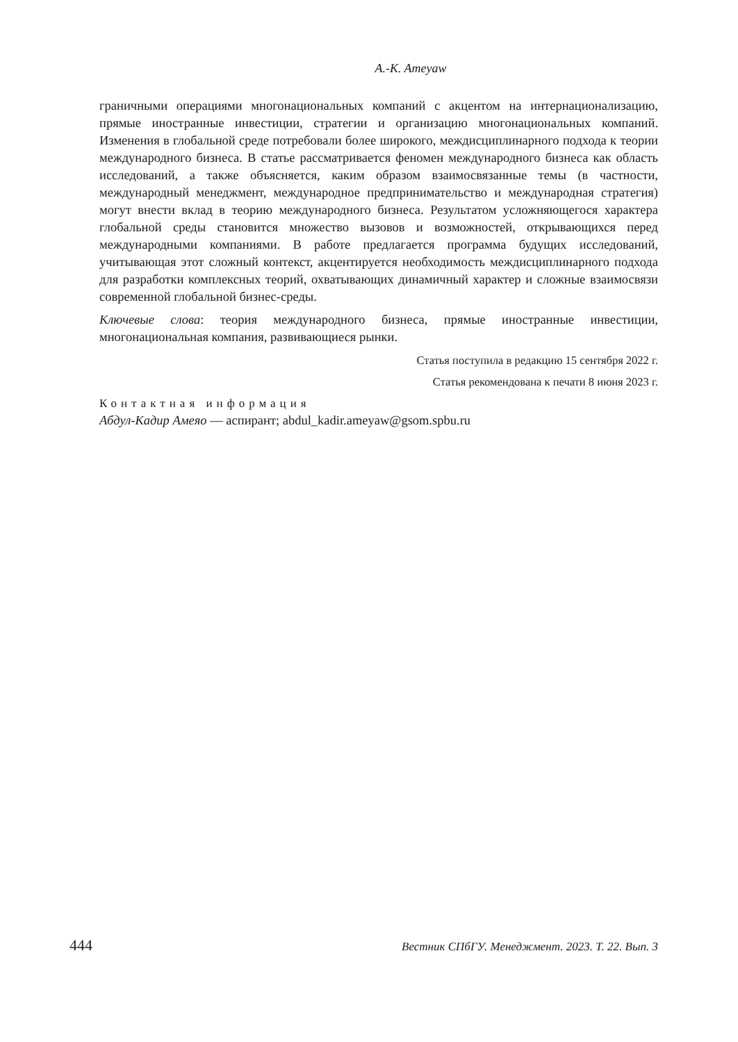A.-K. Ameyaw
граничными операциями многонациональных компаний с акцентом на интернационализацию, прямые иностранные инвестиции, стратегии и организацию многонациональных компаний. Изменения в глобальной среде потребовали более широкого, междисциплинарного подхода к теории международного бизнеса. В статье рассматривается феномен международного бизнеса как область исследований, а также объясняется, каким образом взаимосвязанные темы (в частности, международный менеджмент, международное предпринимательство и международная стратегия) могут внести вклад в теорию международного бизнеса. Результатом усложняющегося характера глобальной среды становится множество вызовов и возможностей, открывающихся перед международными компаниями. В работе предлагается программа будущих исследований, учитывающая этот сложный контекст, акцентируется необходимость междисциплинарного подхода для разработки комплексных теорий, охватывающих динамичный характер и сложные взаимосвязи современной глобальной бизнес-среды.
Ключевые слова: теория международного бизнеса, прямые иностранные инвестиции, многонациональная компания, развивающиеся рынки.
Статья поступила в редакцию 15 сентября 2022 г.
Статья рекомендована к печати 8 июня 2023 г.
Контактная информация
Абдул-Кадир Амеяо — аспирант; abdul_kadir.ameyaw@gsom.spbu.ru
444 Вестник СПбГУ. Менеджмент. 2023. Т. 22. Вып. 3